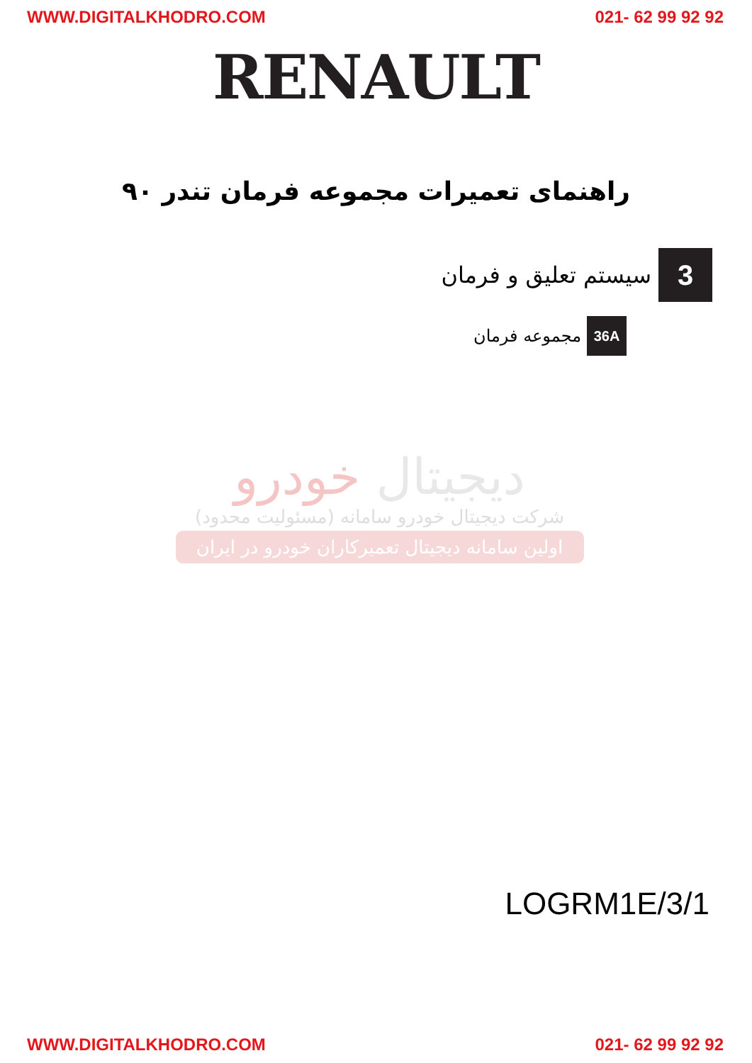WWW.DIGITALKHODRO.COM 021- 62 99 92 92
RENAULT
راهنمای تعمیرات مجموعه فرمان تندر ۹۰
سیستم تعلیق و فرمان 3
مجموعه فرمان 36A
دیجیتال خودرو
شرکت دیجیتال خودرو سامانه (مسئولیت محدود)
اولین سامانه دیجیتال تعمیرکاران خودرو در ایران
LOGRM1E/3/1
WWW.DIGITALKHODRO.COM 021- 62 99 92 92